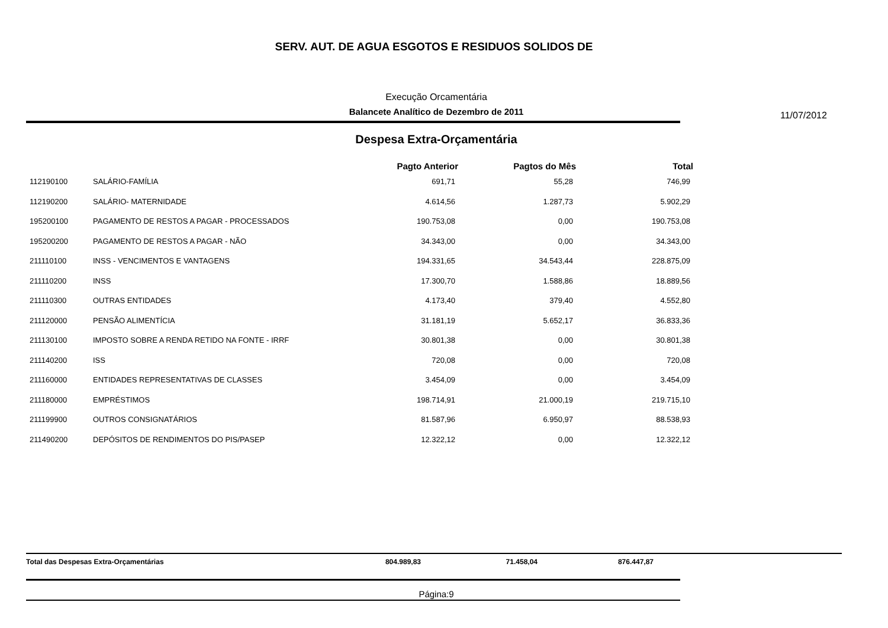SERV. AUT. DE AGUA ESGOTOS E RESIDUOS SOLIDOS DE
Execução Orcamentária
Balancete Analítico de Dezembro de 2011 11/07/2012
Despesa Extra-Orçamentária
| | | Pagto Anterior | Pagtos do Mês | Total |
| --- | --- | --- | --- | --- |
| 112190100 | SALÁRIO-FAMÍLIA | 691,71 | 55,28 | 746,99 |
| 112190200 | SALÁRIO- MATERNIDADE | 4.614,56 | 1.287,73 | 5.902,29 |
| 195200100 | PAGAMENTO DE RESTOS A PAGAR - PROCESSADOS | 190.753,08 | 0,00 | 190.753,08 |
| 195200200 | PAGAMENTO DE RESTOS A PAGAR - NÃO | 34.343,00 | 0,00 | 34.343,00 |
| 211110100 | INSS - VENCIMENTOS E VANTAGENS | 194.331,65 | 34.543,44 | 228.875,09 |
| 211110200 | INSS | 17.300,70 | 1.588,86 | 18.889,56 |
| 211110300 | OUTRAS ENTIDADES | 4.173,40 | 379,40 | 4.552,80 |
| 211120000 | PENSÃO ALIMENTÍCIA | 31.181,19 | 5.652,17 | 36.833,36 |
| 211130100 | IMPOSTO SOBRE A RENDA RETIDO NA FONTE - IRRF | 30.801,38 | 0,00 | 30.801,38 |
| 211140200 | ISS | 720,08 | 0,00 | 720,08 |
| 211160000 | ENTIDADES REPRESENTATIVAS DE CLASSES | 3.454,09 | 0,00 | 3.454,09 |
| 211180000 | EMPRÉSTIMOS | 198.714,91 | 21.000,19 | 219.715,10 |
| 211199900 | OUTROS CONSIGNATÁRIOS | 81.587,96 | 6.950,97 | 88.538,93 |
| 211490200 | DEPÓSITOS DE RENDIMENTOS DO PIS/PASEP | 12.322,12 | 0,00 | 12.322,12 |
Total das Despesas Extra-Orçamentárias 804.989,83 71.458,04 876.447,87
Página:9